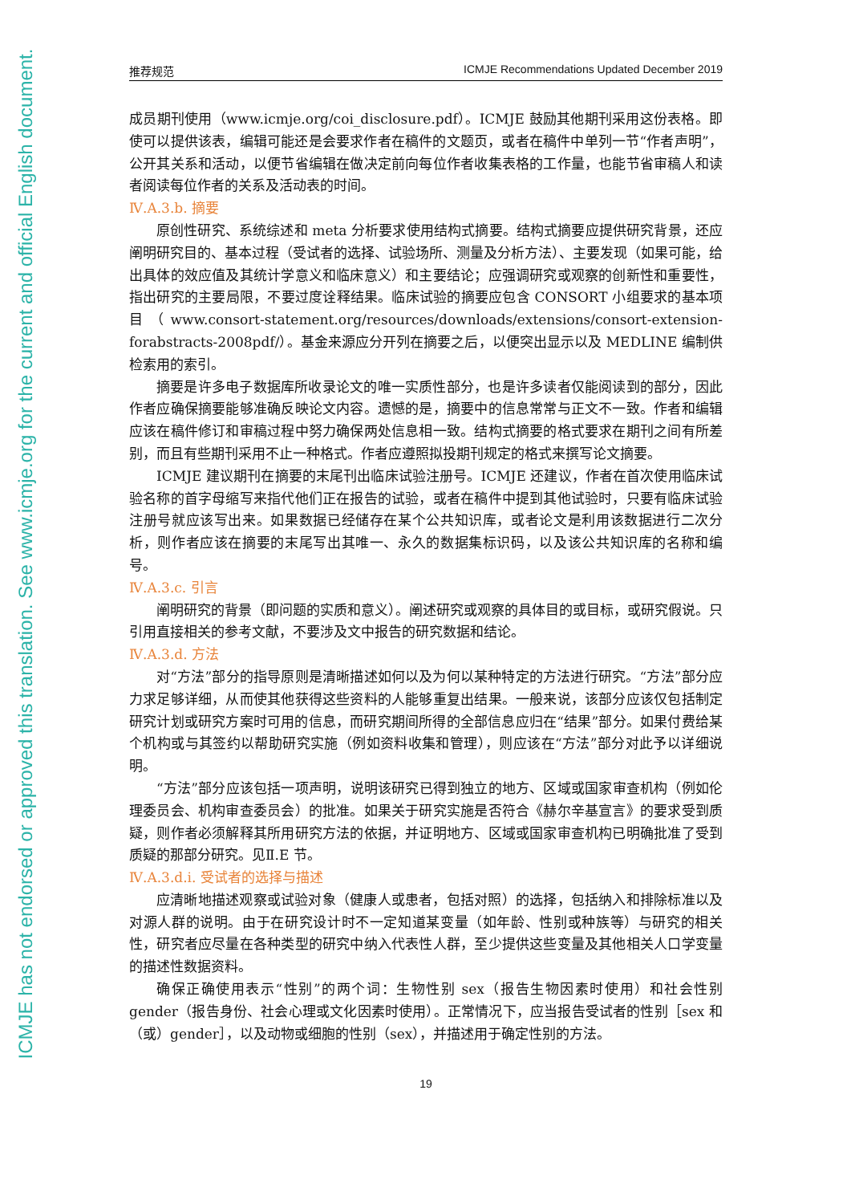ICMJE has not endorsed or approved this translation. See www.icmje.org for the current and official English document.
推荐规范 ICMJE Recommendations Updated December 2019
成员期刊使用（www.icmje.org/coi_disclosure.pdf）。ICMJE 鼓励其他期刊采用这份表格。即使可以提供该表，编辑可能还是会要求作者在稿件的文题页，或者在稿件中单列一节“作者声明”，公开其关系和活动，以便节省编辑在做决定前向每位作者收集表格的工作量，也能节省审稿人和读者阅读每位作者的关系及活动表的时间。
Ⅳ.A.3.b. 摘要
原创性研究、系统综述和 meta 分析要求使用结构式摘要。结构式摘要应提供研究背景，还应阐明研究目的、基本过程（受试者的选择、试验场所、测量及分析方法）、主要发现（如果可能，给出具体的效应值及其统计学意义和临床意义）和主要结论；应强调研究或观察的创新性和重要性，指出研究的主要局限，不要过度诠释结果。临床试验的摘要应包含 CONSORT 小组要求的基本项目（www.consort-statement.org/resources/downloads/extensions/consort-extension-forabstracts-2008pdf/）。基金来源应分开列在摘要之后，以便突出显示以及 MEDLINE 编制供检索用的索引。
摘要是许多电子数据库所收录论文的唯一实质性部分，也是许多读者仅能阅读到的部分，因此作者应确保摘要能够准确反映论文内容。遗憾的是，摘要中的信息常常与正文不一致。作者和编辑应该在稿件修订和审稿过程中努力确保两处信息相一致。结构式摘要的格式要求在期刊之间有所差别，而且有些期刊采用不止一种格式。作者应遵照拟投期刊规定的格式来撰写论文摘要。
ICMJE 建议期刊在摘要的末尾刊出临床试验注册号。ICMJE 还建议，作者在首次使用临床试验名称的首字母缩写来指代他们正在报告的试验，或者在稿件中提到其他试验时，只要有临床试验注册号就应该写出来。如果数据已经储存在某个公共知识库，或者论文是利用该数据进行二次分析，则作者应该在摘要的末尾写出其唯一、永久的数据集标识码，以及该公共知识库的名称和编号。
Ⅳ.A.3.c. 引言
阐明研究的背景（即问题的实质和意义）。阐述研究或观察的具体目的或目标，或研究假说。只引用直接相关的参考文献，不要涉及文中报告的研究数据和结论。
Ⅳ.A.3.d. 方法
对“方法”部分的指导原则是清晰描述如何以及为何以某种特定的方法进行研究。“方法”部分应力求足够详细，从而使其他获得这些资料的人能够重复出结果。一般来说，该部分应该仅包括制定研究计划或研究方案时可用的信息，而研究期间所得的全部信息应归在“结果”部分。如果付费给某个机构或与其签约以帮助研究实施（例如资料收集和管理），则应该在“方法”部分对此予以详细说明。
“方法”部分应该包括一项声明，说明该研究已得到独立的地方、区域或国家审查机构（例如伦理委员会、机构审查委员会）的批准。如果关于研究实施是否符合《赫尔辛基宣言》的要求受到质疑，则作者必须解释其所用研究方法的依据，并证明地方、区域或国家审查机构已明确批准了受到质疑的那部分研究。见Ⅱ.E 节。
Ⅳ.A.3.d.i. 受试者的选择与描述
应清晰地描述观察或试验对象（健康人或患者，包括对照）的选择，包括纳入和排除标准以及对源人群的说明。由于在研究设计时不一定知道某变量（如年龄、性别或种族等）与研究的相关性，研究者应尽量在各种类型的研究中纳入代表性人群，至少提供这些变量及其他相关人口学变量的描述性数据资料。
确保正确使用表示“性别”的两个词：生物性别 sex（报告生物因素时使用）和社会性别 gender（报告身份、社会心理或文化因素时使用）。正常情况下，应当报告受试者的性别［sex 和（或）gender］，以及动物或细胞的性别（sex），并描述用于确定性别的方法。
19